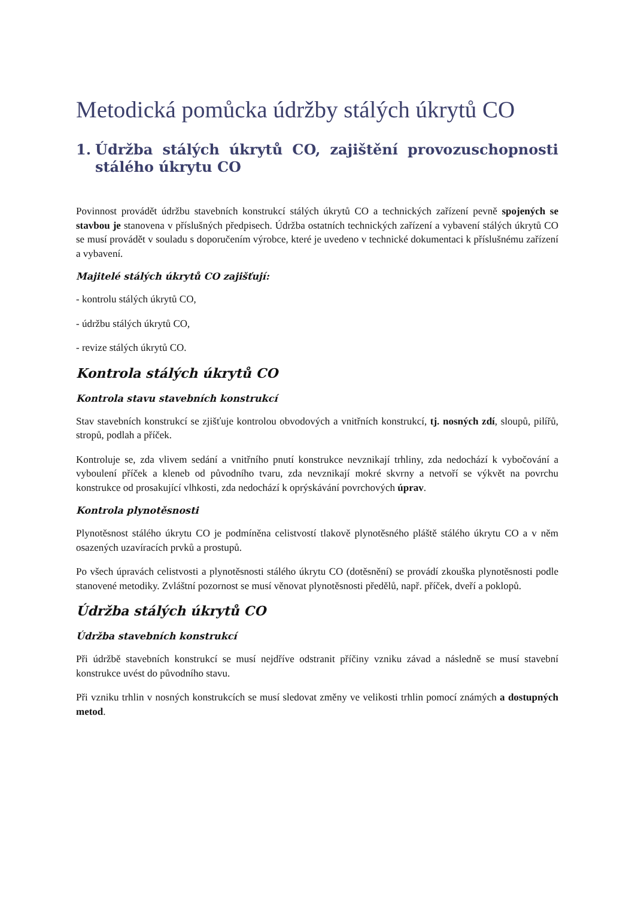Metodická pomůcka údržby stálých úkrytů CO
1. Údržba stálých úkrytů CO, zajištění provozuschopnosti stálého úkrytu CO
Povinnost provádět údržbu stavebních konstrukcí stálých úkrytů CO a technických zařízení pevně spojených se stavbou je stanovena v příslušných předpisech. Údržba ostatních technických zařízení a vybavení stálých úkrytů CO se musí provádět v souladu s doporučením výrobce, které je uvedeno v technické dokumentaci k příslušnému zařízení a vybavení.
Majitelé stálých úkrytů CO zajišťují:
- kontrolu stálých úkrytů CO,
- údržbu stálých úkrytů CO,
- revize stálých úkrytů CO.
Kontrola stálých úkrytů CO
Kontrola stavu stavebních konstrukcí
Stav stavebních konstrukcí se zjišťuje kontrolou obvodových a vnitřních konstrukcí, tj. nosných zdí, sloupů, pilířů, stropů, podlah a příček.
Kontroluje se, zda vlivem sedání a vnitřního pnutí konstrukce nevznikají trhliny, zda nedochází k vybočování a vyboulení příček a kleneb od původního tvaru, zda nevznikají mokré skvrny a netvoří se výkvět na povrchu konstrukce od prosakující vlhkosti, zda nedochází k oprýskávání povrchových úprav.
Kontrola plynotěsnosti
Plynotěsnost stálého úkrytu CO je podmíněna celistvostí tlakově plynotěsného pláště stálého úkrytu CO a v něm osazených uzavíracích prvků a prostupů.
Po všech úpravách celistvosti a plynotěsnosti stálého úkrytu CO (dotěsnění) se provádí zkouška plynotěsnosti podle stanovené metodiky. Zvláštní pozornost se musí věnovat plynotěsnosti předělů, např. příček, dveří a poklopů.
Údržba stálých úkrytů CO
Údržba stavebních konstrukcí
Při údržbě stavebních konstrukcí se musí nejdříve odstranit příčiny vzniku závad a následně se musí stavební konstrukce uvést do původního stavu.
Při vzniku trhlin v nosných konstrukcích se musí sledovat změny ve velikosti trhlin pomocí známých a dostupných metod.